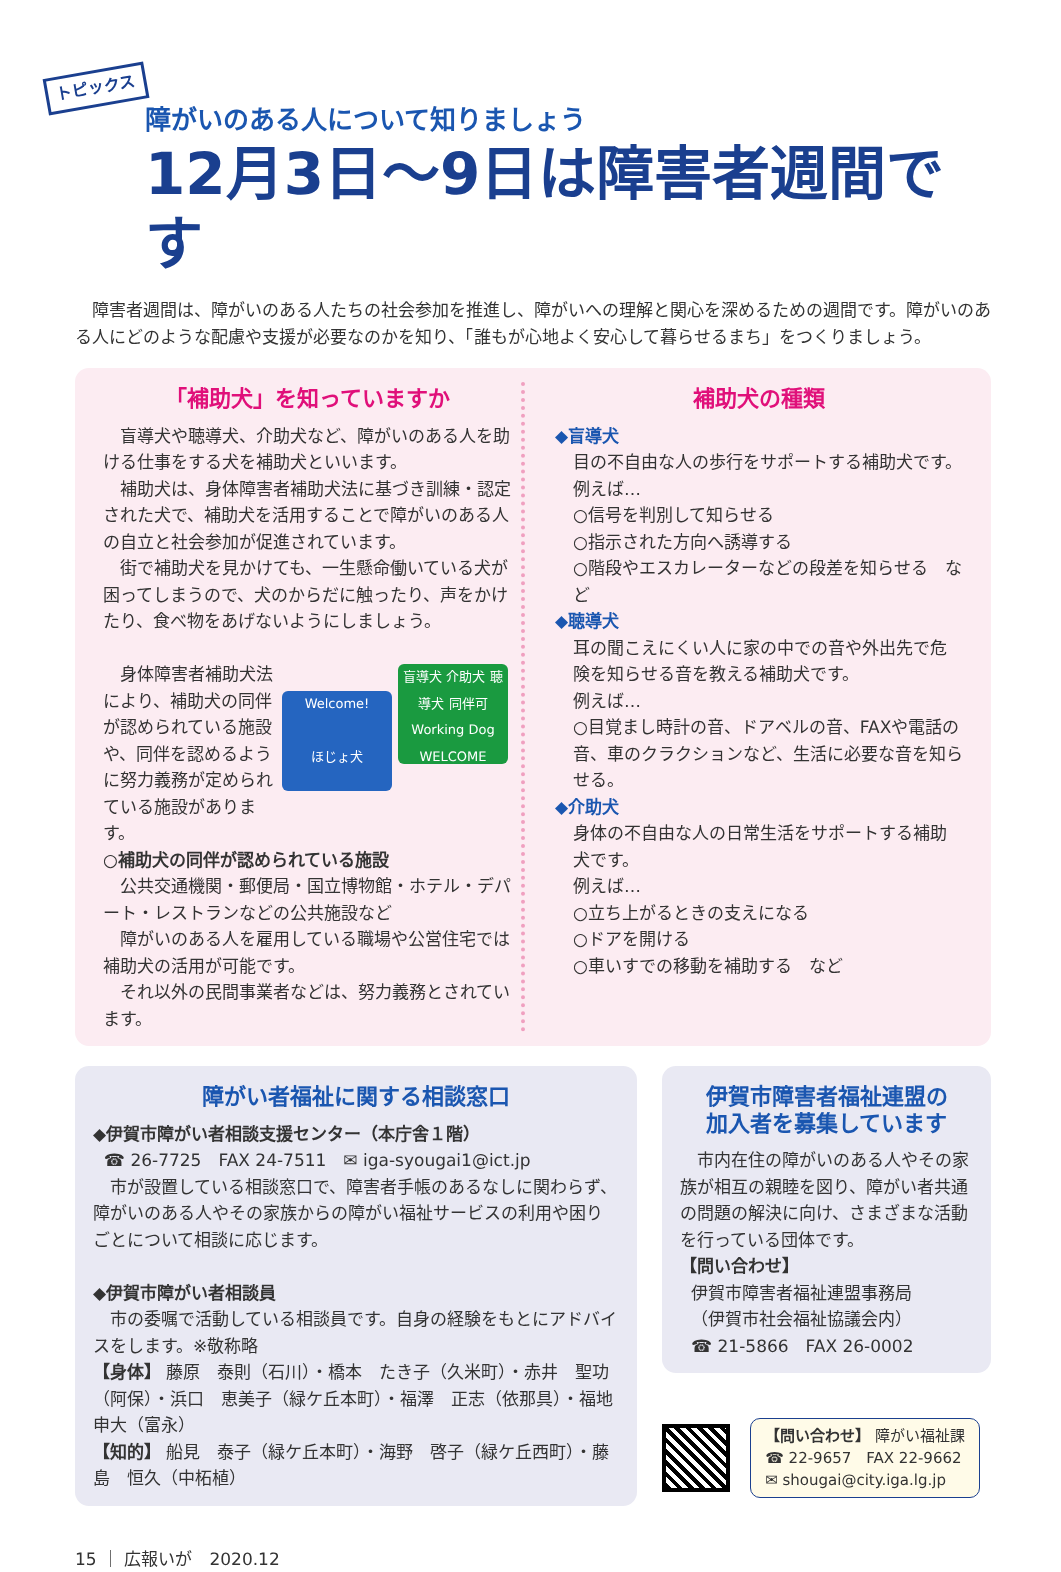トピックス
障がいのある人について知りましょう
12月3日～9日は障害者週間です
障害者週間は、障がいのある人たちの社会参加を推進し、障がいへの理解と関心を深めるための週間です。障がいのある人にどのような配慮や支援が必要なのかを知り、「誰もが心地よく安心して暮らせるまち」をつくりましょう。
「補助犬」を知っていますか
盲導犬や聴導犬、介助犬など、障がいのある人を助ける仕事をする犬を補助犬といいます。
補助犬は、身体障害者補助犬法に基づき訓練・認定された犬で、補助犬を活用することで障がいのある人の自立と社会参加が促進されています。
街で補助犬を見かけても、一生懸命働いている犬が困ってしまうので、犬のからだに触ったり、声をかけたり、食べ物をあげないようにしましょう。
身体障害者補助犬法により、補助犬の同伴が認められている施設や、同伴を認めるように努力義務が定められている施設があります。
Welcome!
ほじょ犬
盲導犬 介助犬 聴導犬 同伴可
Working Dog WELCOME
○補助犬の同伴が認められている施設
公共交通機関・郵便局・国立博物館・ホテル・デパート・レストランなどの公共施設など
障がいのある人を雇用している職場や公営住宅では補助犬の活用が可能です。
それ以外の民間事業者などは、努力義務とされています。
補助犬の種類
◆盲導犬
目の不自由な人の歩行をサポートする補助犬です。
例えば…
○信号を判別して知らせる
○指示された方向へ誘導する
○階段やエスカレーターなどの段差を知らせる　など
◆聴導犬
耳の聞こえにくい人に家の中での音や外出先で危険を知らせる音を教える補助犬です。
例えば…
○目覚まし時計の音、ドアベルの音、FAXや電話の音、車のクラクションなど、生活に必要な音を知らせる。
◆介助犬
身体の不自由な人の日常生活をサポートする補助犬です。
例えば…
○立ち上がるときの支えになる
○ドアを開ける
○車いすでの移動を補助する　など
障がい者福祉に関する相談窓口
◆伊賀市障がい者相談支援センター（本庁舎１階）
☎ 26-7725　FAX 24-7511　✉ iga-syougai1@ict.jp
市が設置している相談窓口で、障害者手帳のあるなしに関わらず、障がいのある人やその家族からの障がい福祉サービスの利用や困りごとについて相談に応じます。
◆伊賀市障がい者相談員
市の委嘱で活動している相談員です。自身の経験をもとにアドバイスをします。※敬称略
【身体】 藤原　泰則（石川）・橋本　たき子（久米町）・赤井　聖功（阿保）・浜口　恵美子（緑ケ丘本町）・福澤　正志（依那具）・福地　申大（富永）
【知的】 船見　泰子（緑ケ丘本町）・海野　啓子（緑ケ丘西町）・藤島　恒久（中柘植）
伊賀市障害者福祉連盟の
加入者を募集しています
市内在住の障がいのある人やその家族が相互の親睦を図り、障がい者共通の問題の解決に向け、さまざまな活動を行っている団体です。
【問い合わせ】
伊賀市障害者福祉連盟事務局
（伊賀市社会福祉協議会内）
☎ 21-5866　FAX 26-0002
【問い合わせ】 障がい福祉課
☎ 22-9657　FAX 22-9662
✉ shougai@city.iga.lg.jp
15 ｜ 広報いが　2020.12